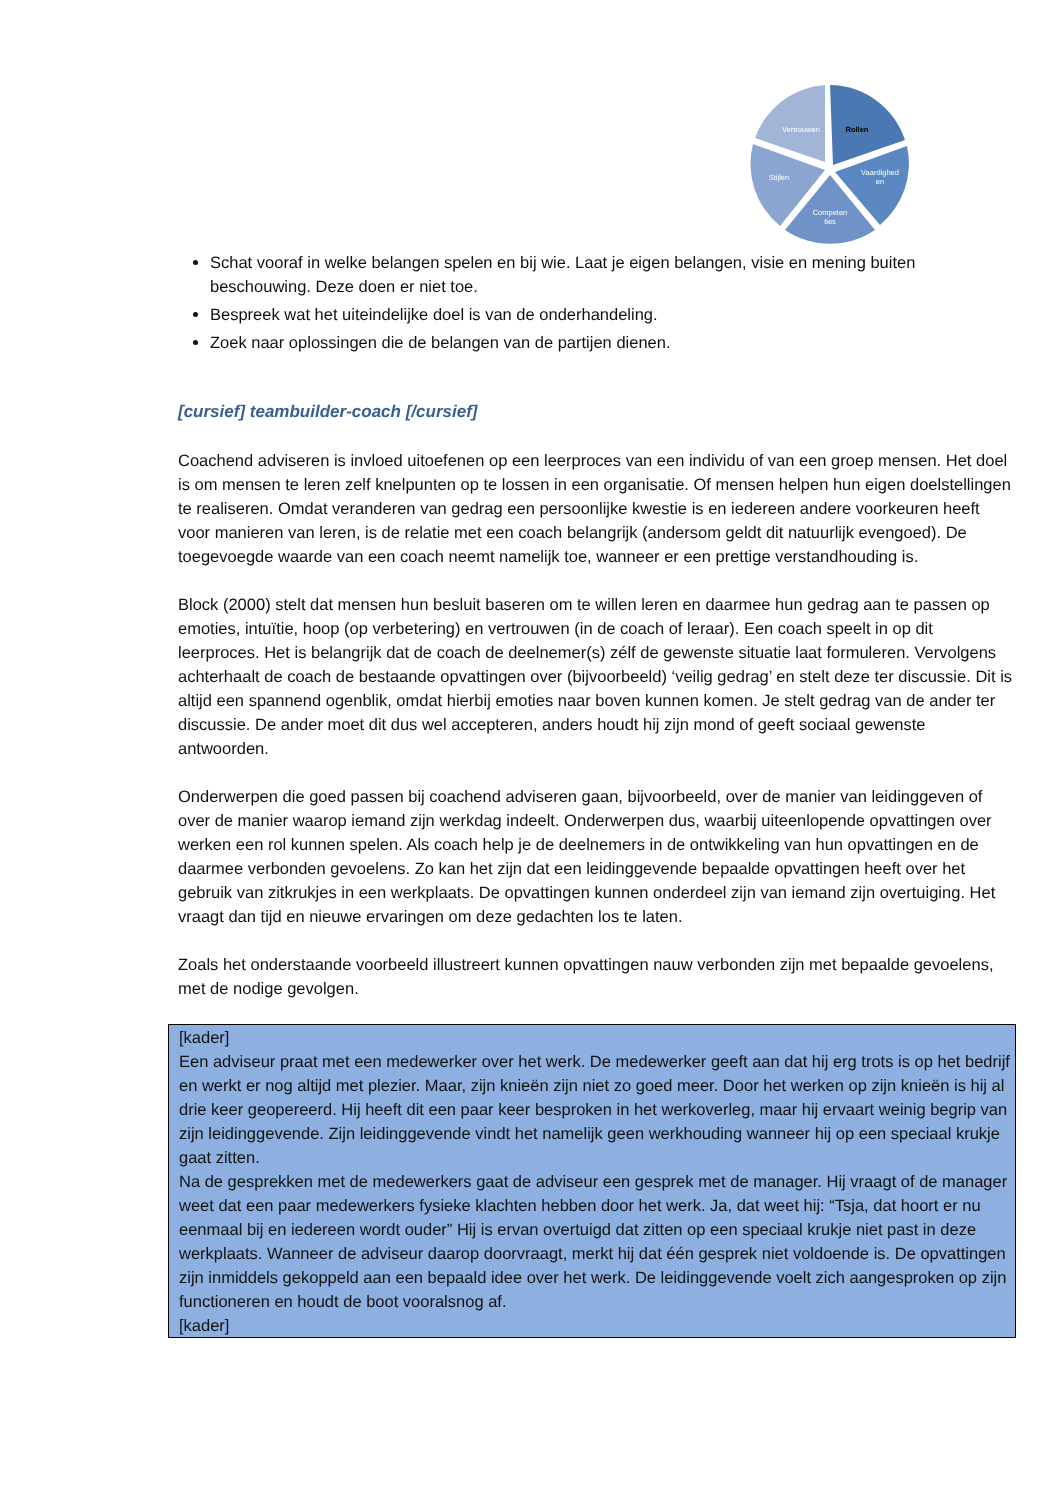Rollen
Vaardighed
en
Competen
ties
Stijlen
Vertrouwen
Schat vooraf in welke belangen spelen en bij wie. Laat je eigen belangen, visie en mening buiten beschouwing. Deze doen er niet toe.
Bespreek wat het uiteindelijke doel is van de onderhandeling.
Zoek naar oplossingen die de belangen van de partijen dienen.
[cursief] teambuilder-coach [/cursief]
Coachend adviseren is invloed uitoefenen op een leerproces van een individu of van een groep mensen. Het doel is om mensen te leren zelf knelpunten op te lossen in een organisatie. Of mensen helpen hun eigen doelstellingen te realiseren. Omdat veranderen van gedrag een persoonlijke kwestie is en iedereen andere voorkeuren heeft voor manieren van leren, is de relatie met een coach belangrijk (andersom geldt dit natuurlijk evengoed). De toegevoegde waarde van een coach neemt namelijk toe, wanneer er een prettige verstandhouding is.
Block (2000) stelt dat mensen hun besluit baseren om te willen leren en daarmee hun gedrag aan te passen op emoties, intuïtie, hoop (op verbetering) en vertrouwen (in de coach of leraar). Een coach speelt in op dit leerproces. Het is belangrijk dat de coach de deelnemer(s) zélf de gewenste situatie laat formuleren. Vervolgens achterhaalt de coach de bestaande opvattingen over (bijvoorbeeld) ‘veilig gedrag’ en stelt deze ter discussie. Dit is altijd een spannend ogenblik, omdat hierbij emoties naar boven kunnen komen. Je stelt gedrag van de ander ter discussie. De ander moet dit dus wel accepteren, anders houdt hij zijn mond of geeft sociaal gewenste antwoorden.
Onderwerpen die goed passen bij coachend adviseren gaan, bijvoorbeeld, over de manier van leidinggeven of over de manier waarop iemand zijn werkdag indeelt. Onderwerpen dus, waarbij uiteenlopende opvattingen over werken een rol kunnen spelen. Als coach help je de deelnemers in de ontwikkeling van hun opvattingen en de daarmee verbonden gevoelens. Zo kan het zijn dat een leidinggevende bepaalde opvattingen heeft over het gebruik van zitkrukjes in een werkplaats. De opvattingen kunnen onderdeel zijn van iemand zijn overtuiging. Het vraagt dan tijd en nieuwe ervaringen om deze gedachten los te laten.
Zoals het onderstaande voorbeeld illustreert kunnen opvattingen nauw verbonden zijn met bepaalde gevoelens, met de nodige gevolgen.
[kader]
Een adviseur praat met een medewerker over het werk. De medewerker geeft aan dat hij erg trots is op het bedrijf en werkt er nog altijd met plezier. Maar, zijn knieën zijn niet zo goed meer. Door het werken op zijn knieën is hij al drie keer geopereerd. Hij heeft dit een paar keer besproken in het werkoverleg, maar hij ervaart weinig begrip van zijn leidinggevende. Zijn leidinggevende vindt het namelijk geen werkhouding wanneer hij op een speciaal krukje gaat zitten.
Na de gesprekken met de medewerkers gaat de adviseur een gesprek met de manager. Hij vraagt of de manager weet dat een paar medewerkers fysieke klachten hebben door het werk. Ja, dat weet hij: “Tsja, dat hoort er nu eenmaal bij en iedereen wordt ouder” Hij is ervan overtuigd dat zitten op een speciaal krukje niet past in deze werkplaats. Wanneer de adviseur daarop doorvraagt, merkt hij dat één gesprek niet voldoende is. De opvattingen zijn inmiddels gekoppeld aan een bepaald idee over het werk. De leidinggevende voelt zich aangesproken op zijn functioneren en houdt de boot vooralsnog af.
[kader]